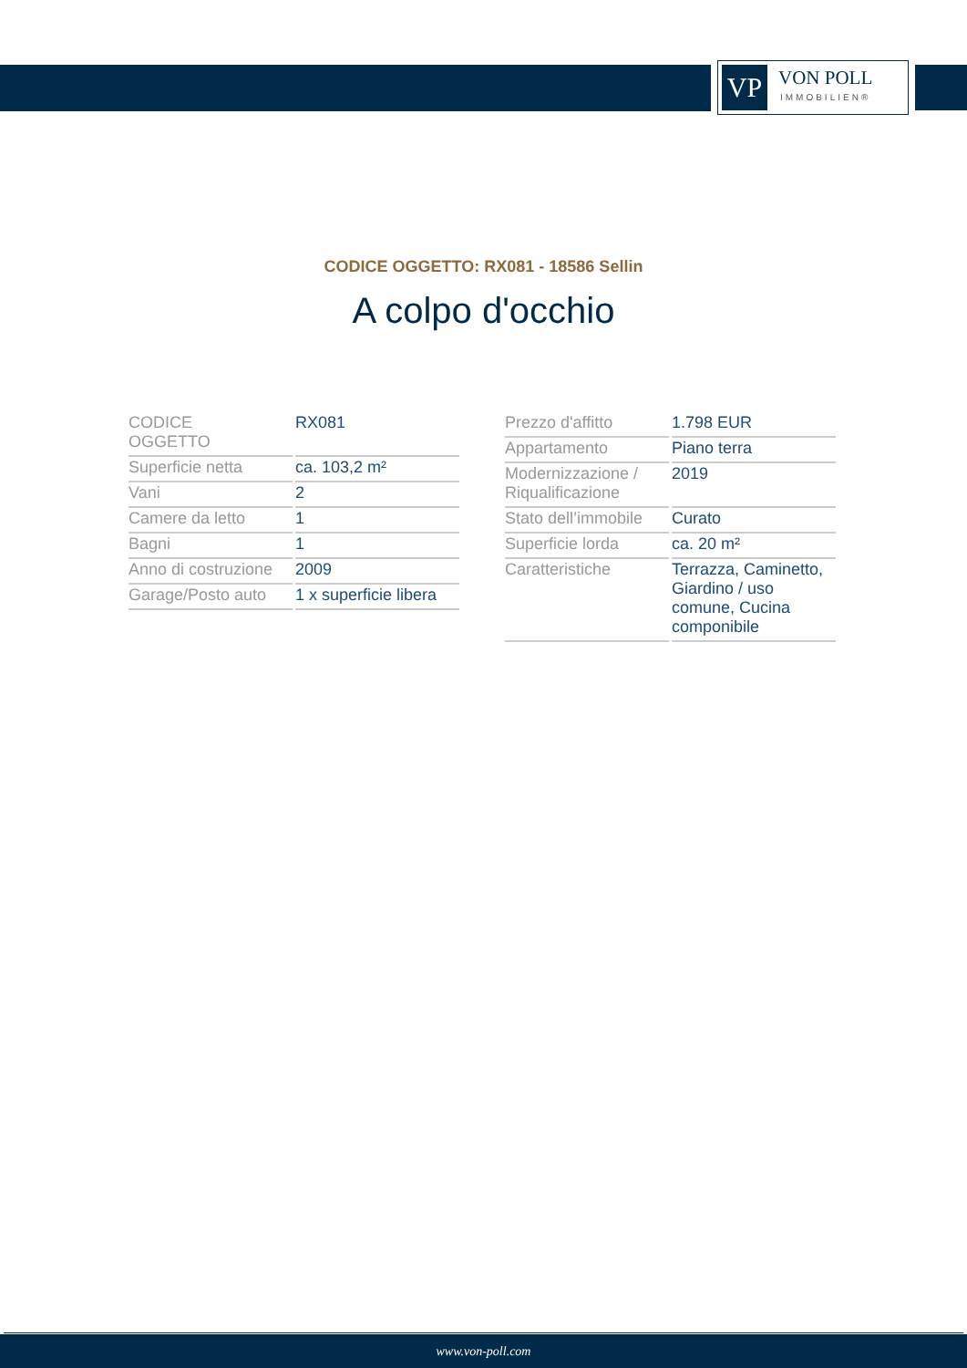VP
VON POLL
IMMOBILIEN®
CODICE OGGETTO: RX081 - 18586 Sellin
A colpo d'occhio
| CODICE OGGETTO | RX081 |
| Superficie netta | ca. 103,2 m² |
| Vani | 2 |
| Camere da letto | 1 |
| Bagni | 1 |
| Anno di costruzione | 2009 |
| Garage/Posto auto | 1 x superficie libera |
| Prezzo d'affitto | 1.798 EUR |
| Appartamento | Piano terra |
| Modernizzazione / Riqualificazione | 2019 |
| Stato dell’immobile | Curato |
| Superficie lorda | ca. 20 m² |
| Caratteristiche | Terrazza, Caminetto, Giardino / uso comune, Cucina componibile |
www.von-poll.com